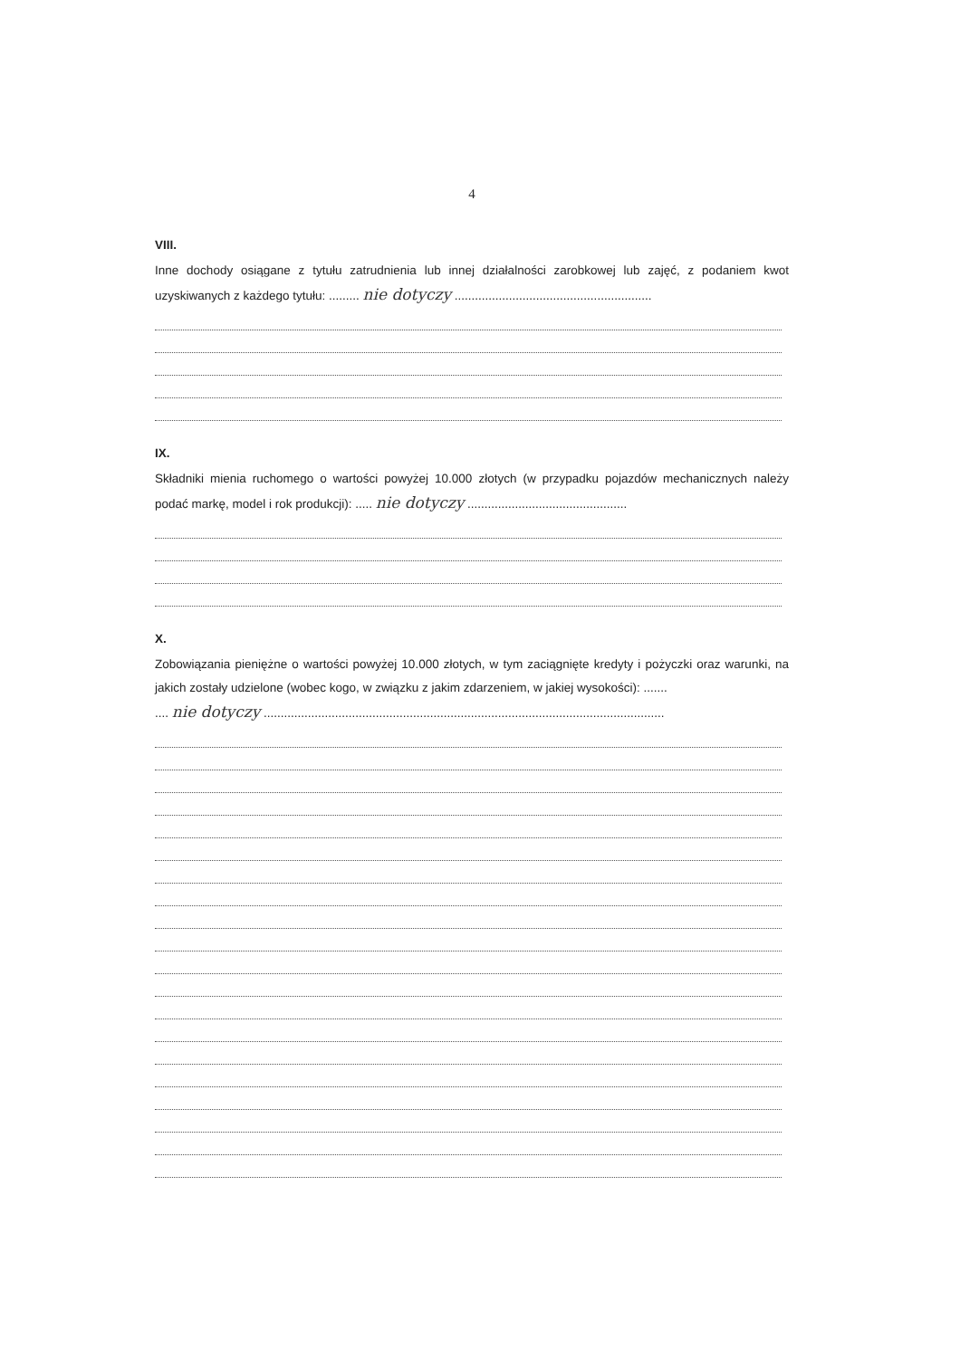4
VIII.
Inne dochody osiągane z tytułu zatrudnienia lub innej działalności zarobkowej lub zajęć, z podaniem kwot uzyskiwanych z każdego tytułu: ......... nie dotyczy ..........................................................
IX.
Składniki mienia ruchomego o wartości powyżej 10.000 złotych (w przypadku pojazdów mechanicznych należy podać markę, model i rok produkcji): ..... nie dotyczy ...............................................
X.
Zobowiązania pieniężne o wartości powyżej 10.000 złotych, w tym zaciągnięte kredyty i pożyczki oraz warunki, na jakich zostały udzielone (wobec kogo, w związku z jakim zdarzeniem, w jakiej wysokości): .......
.... nie dotyczy ......................................................................................................................